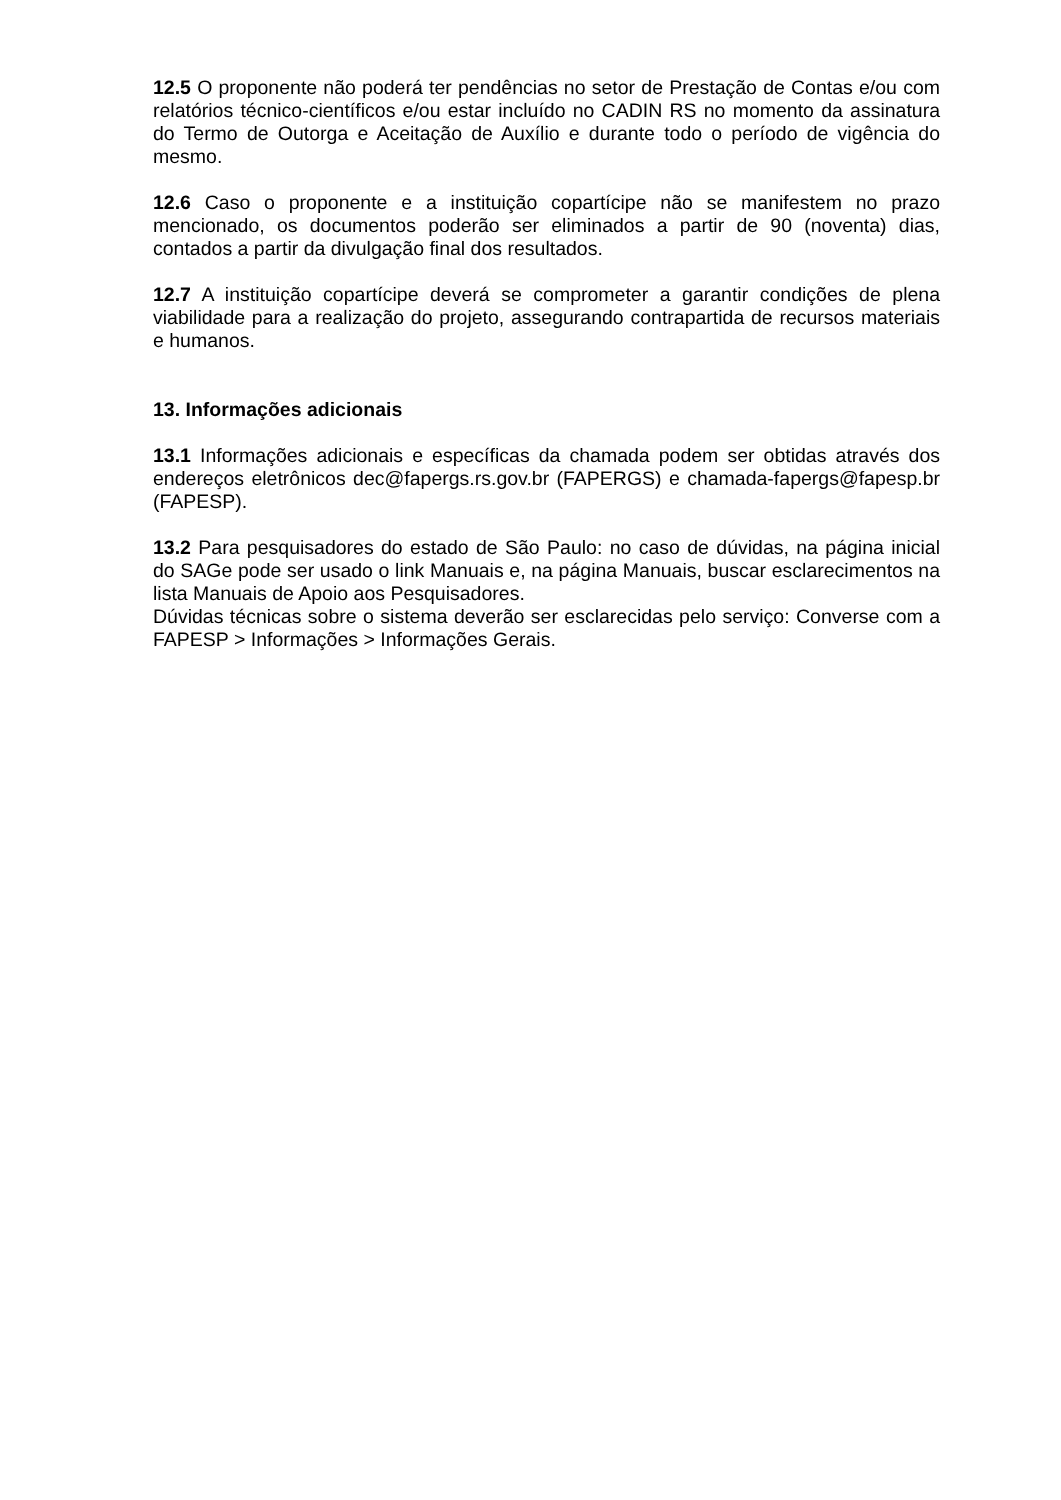12.5 O proponente não poderá ter pendências no setor de Prestação de Contas e/ou com relatórios técnico-científicos e/ou estar incluído no CADIN RS no momento da assinatura do Termo de Outorga e Aceitação de Auxílio e durante todo o período de vigência do mesmo.
12.6 Caso o proponente e a instituição copartícipe não se manifestem no prazo mencionado, os documentos poderão ser eliminados a partir de 90 (noventa) dias, contados a partir da divulgação final dos resultados.
12.7 A instituição copartícipe deverá se comprometer a garantir condições de plena viabilidade para a realização do projeto, assegurando contrapartida de recursos materiais e humanos.
13. Informações adicionais
13.1 Informações adicionais e específicas da chamada podem ser obtidas através dos endereços eletrônicos dec@fapergs.rs.gov.br (FAPERGS) e chamada-fapergs@fapesp.br (FAPESP).
13.2 Para pesquisadores do estado de São Paulo: no caso de dúvidas, na página inicial do SAGe pode ser usado o link Manuais e, na página Manuais, buscar esclarecimentos na lista Manuais de Apoio aos Pesquisadores.
Dúvidas técnicas sobre o sistema deverão ser esclarecidas pelo serviço: Converse com a FAPESP > Informações > Informações Gerais.